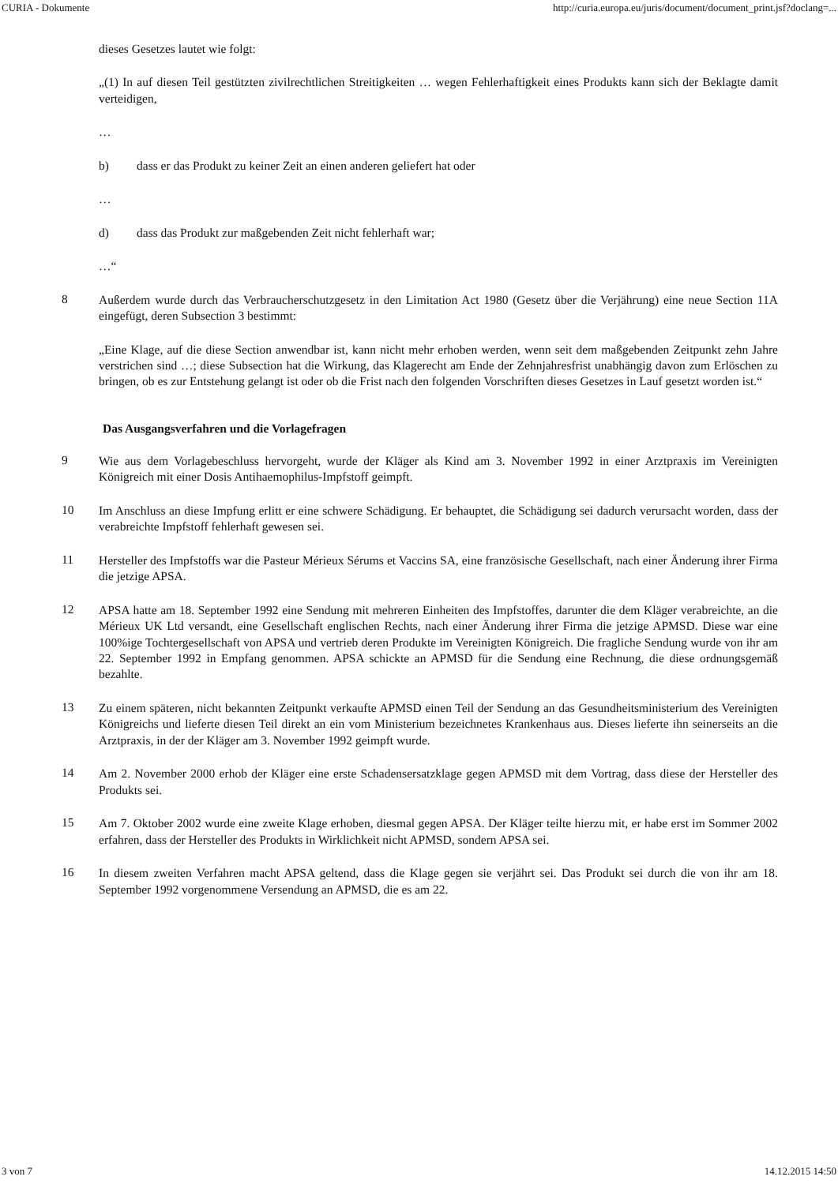CURIA - Dokumente http://curia.europa.eu/juris/document/document_print.jsf?doclang=...
dieses Gesetzes lautet wie folgt:
„(1) In auf diesen Teil gestützten zivilrechtlichen Streitigkeiten … wegen Fehlerhaftigkeit eines Produkts kann sich der Beklagte damit verteidigen,
…
b) dass er das Produkt zu keiner Zeit an einen anderen geliefert hat oder
…
d) dass das Produkt zur maßgebenden Zeit nicht fehlerhaft war;
…“
8
Außerdem wurde durch das Verbraucherschutzgesetz in den Limitation Act 1980 (Gesetz über die Verjährung) eine neue Section 11A eingefügt, deren Subsection 3 bestimmt:
„Eine Klage, auf die diese Section anwendbar ist, kann nicht mehr erhoben werden, wenn seit dem maßgebenden Zeitpunkt zehn Jahre verstrichen sind …; diese Subsection hat die Wirkung, das Klagerecht am Ende der Zehnjahresfrist unabhängig davon zum Erlöschen zu bringen, ob es zur Entstehung gelangt ist oder ob die Frist nach den folgenden Vorschriften dieses Gesetzes in Lauf gesetzt worden ist.“
Das Ausgangsverfahren und die Vorlagefragen
9
Wie aus dem Vorlagebeschluss hervorgeht, wurde der Kläger als Kind am 3. November 1992 in einer Arztpraxis im Vereinigten Königreich mit einer Dosis Antihaemophilus-Impfstoff geimpft.
10
Im Anschluss an diese Impfung erlitt er eine schwere Schädigung. Er behauptet, die Schädigung sei dadurch verursacht worden, dass der verabreichte Impfstoff fehlerhaft gewesen sei.
11
Hersteller des Impfstoffs war die Pasteur Mérieux Sérums et Vaccins SA, eine französische Gesellschaft, nach einer Änderung ihrer Firma die jetzige APSA.
12
APSA hatte am 18. September 1992 eine Sendung mit mehreren Einheiten des Impfstoffes, darunter die dem Kläger verabreichte, an die Mérieux UK Ltd versandt, eine Gesellschaft englischen Rechts, nach einer Änderung ihrer Firma die jetzige APMSD. Diese war eine 100%ige Tochtergesellschaft von APSA und vertrieb deren Produkte im Vereinigten Königreich. Die fragliche Sendung wurde von ihr am 22. September 1992 in Empfang genommen. APSA schickte an APMSD für die Sendung eine Rechnung, die diese ordnungsgemäß bezahlte.
13
Zu einem späteren, nicht bekannten Zeitpunkt verkaufte APMSD einen Teil der Sendung an das Gesundheitsministerium des Vereinigten Königreichs und lieferte diesen Teil direkt an ein vom Ministerium bezeichnetes Krankenhaus aus. Dieses lieferte ihn seinerseits an die Arztpraxis, in der der Kläger am 3. November 1992 geimpft wurde.
14
Am 2. November 2000 erhob der Kläger eine erste Schadensersatzklage gegen APMSD mit dem Vortrag, dass diese der Hersteller des Produkts sei.
15
Am 7. Oktober 2002 wurde eine zweite Klage erhoben, diesmal gegen APSA. Der Kläger teilte hierzu mit, er habe erst im Sommer 2002 erfahren, dass der Hersteller des Produkts in Wirklichkeit nicht APMSD, sondern APSA sei.
16
In diesem zweiten Verfahren macht APSA geltend, dass die Klage gegen sie verjährt sei. Das Produkt sei durch die von ihr am 18. September 1992 vorgenommene Versendung an APMSD, die es am 22.
3 von 7 14.12.2015 14:50